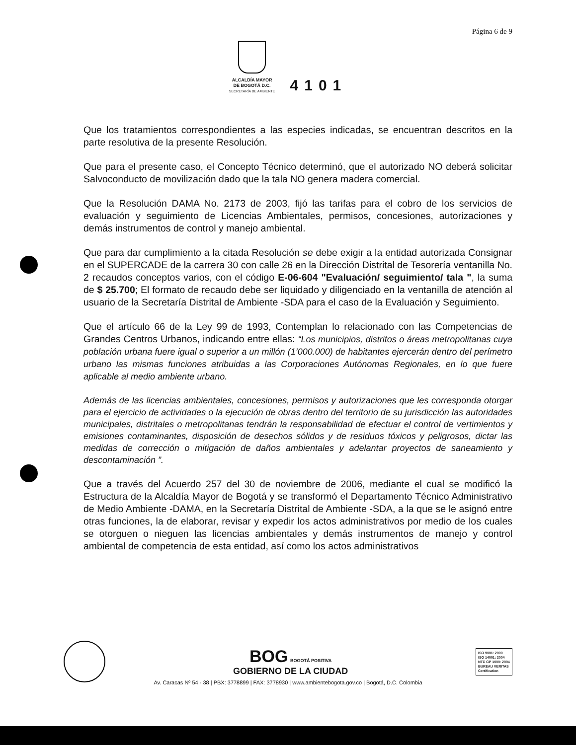Página 6 de 9
ALCALDÍA MAYOR
DE BOGOTÁ D.C.
SECRETARÍA DE AMBIENTE
4101
Que los tratamientos correspondientes a las especies indicadas, se encuentran descritos en la parte resolutiva de la presente Resolución.
Que para el presente caso, el Concepto Técnico determinó, que el autorizado NO deberá solicitar Salvoconducto de movilización dado que la tala NO genera madera comercial.
Que la Resolución DAMA No. 2173 de 2003, fijó las tarifas para el cobro de los servicios de evaluación y seguimiento de Licencias Ambientales, permisos, concesiones, autorizaciones y demás instrumentos de control y manejo ambiental.
Que para dar cumplimiento a la citada Resolución se debe exigir a la entidad autorizada Consignar en el SUPERCADE de la carrera 30 con calle 26 en la Dirección Distrital de Tesorería ventanilla No. 2 recaudos conceptos varios, con el código E-06-604 "Evaluación/ seguimiento/ tala ", la suma de $ 25.700; El formato de recaudo debe ser liquidado y diligenciado en la ventanilla de atención al usuario de la Secretaría Distrital de Ambiente -SDA para el caso de la Evaluación y Seguimiento.
Que el artículo 66 de la Ley 99 de 1993, Contemplan lo relacionado con las Competencias de Grandes Centros Urbanos, indicando entre ellas: “Los municipios, distritos o áreas metropolitanas cuya población urbana fuere igual o superior a un millón (1’000.000) de habitantes ejercerán dentro del perímetro urbano las mismas funciones atribuidas a las Corporaciones Autónomas Regionales, en lo que fuere aplicable al medio ambiente urbano.
Además de las licencias ambientales, concesiones, permisos y autorizaciones que les corresponda otorgar para el ejercicio de actividades o la ejecución de obras dentro del territorio de su jurisdicción las autoridades municipales, distritales o metropolitanas tendrán la responsabilidad de efectuar el control de vertimientos y emisiones contaminantes, disposición de desechos sólidos y de residuos tóxicos y peligrosos, dictar las medidas de corrección o mitigación de daños ambientales y adelantar proyectos de saneamiento y descontaminación ”.
Que a través del Acuerdo 257 del 30 de noviembre de 2006, mediante el cual se modificó la Estructura de la Alcaldía Mayor de Bogotá y se transformó el Departamento Técnico Administrativo de Medio Ambiente -DAMA, en la Secretaría Distrital de Ambiente -SDA, a la que se le asignó entre otras funciones, la de elaborar, revisar y expedir los actos administrativos por medio de los cuales se otorguen o nieguen las licencias ambientales y demás instrumentos de manejo y control ambiental de competencia de esta entidad, así como los actos administrativos
BOG BOGOTÁ POSITIVA
GOBIERNO DE LA CIUDAD
ISO 9001: 2000
ISO 14001: 2004
NTC GP 1000: 2004
BUREAU VERITAS
Certification
Av. Caracas Nº 54 - 38 | PBX: 3778899 | FAX: 3778930 | www.ambientebogota.gov.co | Bogotá, D.C. Colombia